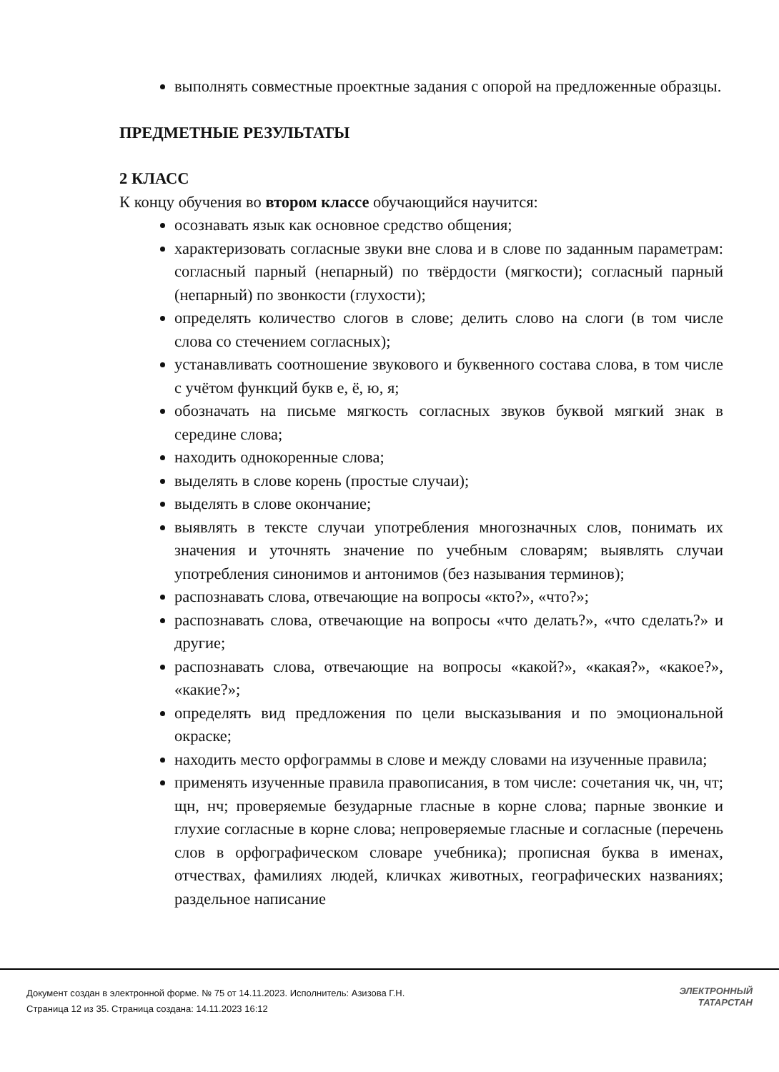выполнять совместные проектные задания с опорой на предложенные образцы.
ПРЕДМЕТНЫЕ РЕЗУЛЬТАТЫ
2 КЛАСС
К концу обучения во втором классе обучающийся научится:
осознавать язык как основное средство общения;
характеризовать согласные звуки вне слова и в слове по заданным параметрам: согласный парный (непарный) по твёрдости (мягкости); согласный парный (непарный) по звонкости (глухости);
определять количество слогов в слове; делить слово на слоги (в том числе слова со стечением согласных);
устанавливать соотношение звукового и буквенного состава слова, в том числе с учётом функций букв е, ё, ю, я;
обозначать на письме мягкость согласных звуков буквой мягкий знак в середине слова;
находить однокоренные слова;
выделять в слове корень (простые случаи);
выделять в слове окончание;
выявлять в тексте случаи употребления многозначных слов, понимать их значения и уточнять значение по учебным словарям; выявлять случаи употребления синонимов и антонимов (без называния терминов);
распознавать слова, отвечающие на вопросы «кто?», «что?»;
распознавать слова, отвечающие на вопросы «что делать?», «что сделать?» и другие;
распознавать слова, отвечающие на вопросы «какой?», «какая?», «какое?», «какие?»;
определять вид предложения по цели высказывания и по эмоциональной окраске;
находить место орфограммы в слове и между словами на изученные правила;
применять изученные правила правописания, в том числе: сочетания чк, чн, чт; щн, нч; проверяемые безударные гласные в корне слова; парные звонкие и глухие согласные в корне слова; непроверяемые гласные и согласные (перечень слов в орфографическом словаре учебника); прописная буква в именах, отчествах, фамилиях людей, кличках животных, географических названиях; раздельное написание
Документ создан в электронной форме. № 75 от 14.11.2023. Исполнитель: Азизова Г.Н.
Страница 12 из 35. Страница создана: 14.11.2023 16:12
ЭЛЕКТРОННЫЙ
ТАТАРСТАН